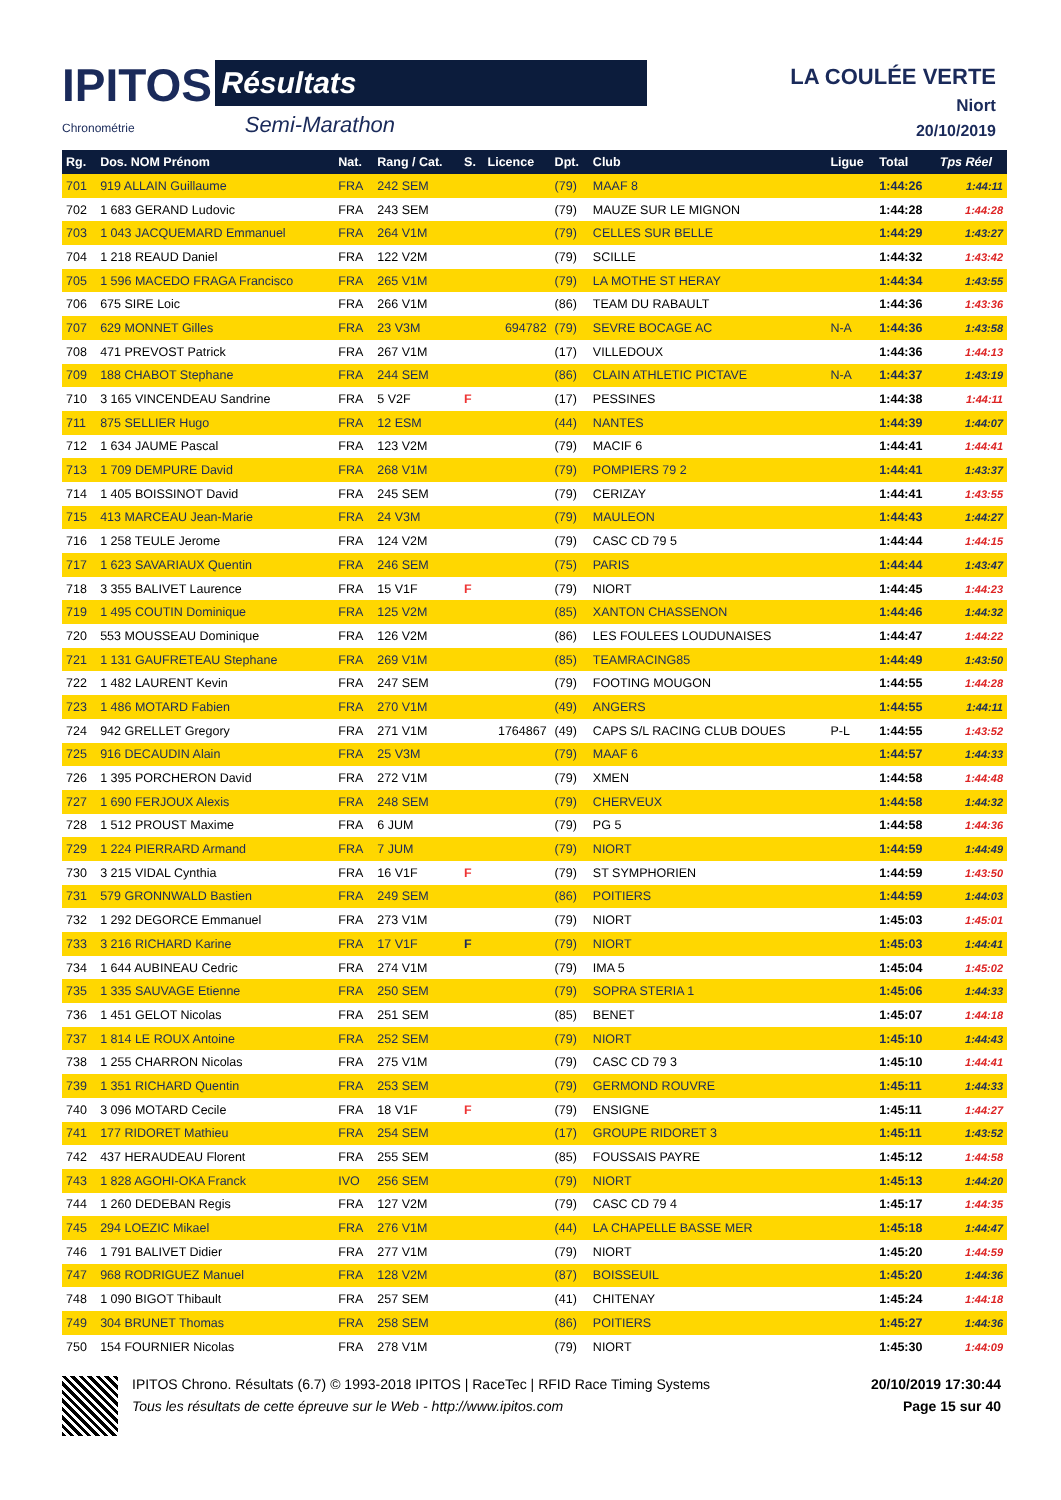IPITOS Résultats
Chronométrie Semi-Marathon
LA COULÉE VERTE
Niort
20/10/2019
| Rg. | Dos. NOM Prénom | Nat. | Rang / Cat. | S. | Licence | Dpt. | Club | Ligue | Total | Tps Réel |
| --- | --- | --- | --- | --- | --- | --- | --- | --- | --- | --- |
| 701 | 919 ALLAIN Guillaume | FRA | 242 SEM | | | (79) | MAAF 8 | | 1:44:26 | 1:44:11 |
| 702 | 1 683 GERAND Ludovic | FRA | 243 SEM | | | (79) | MAUZE SUR LE MIGNON | | 1:44:28 | 1:44:28 |
| 703 | 1 043 JACQUEMARD Emmanuel | FRA | 264 V1M | | | (79) | CELLES SUR BELLE | | 1:44:29 | 1:43:27 |
| 704 | 1 218 REAUD Daniel | FRA | 122 V2M | | | (79) | SCILLE | | 1:44:32 | 1:43:42 |
| 705 | 1 596 MACEDO FRAGA Francisco | FRA | 265 V1M | | | (79) | LA MOTHE ST HERAY | | 1:44:34 | 1:43:55 |
| 706 | 675 SIRE Loic | FRA | 266 V1M | | | (86) | TEAM DU RABAULT | | 1:44:36 | 1:43:36 |
| 707 | 629 MONNET Gilles | FRA | 23 V3M | | 694782 | (79) | SEVRE BOCAGE AC | N-A | 1:44:36 | 1:43:58 |
| 708 | 471 PREVOST Patrick | FRA | 267 V1M | | | (17) | VILLEDOUX | | 1:44:36 | 1:44:13 |
| 709 | 188 CHABOT Stephane | FRA | 244 SEM | | | (86) | CLAIN ATHLETIC PICTAVE | N-A | 1:44:37 | 1:43:19 |
| 710 | 3 165 VINCENDEAU Sandrine | FRA | 5 V2F | F | | (17) | PESSINES | | 1:44:38 | 1:44:11 |
| 711 | 875 SELLIER Hugo | FRA | 12 ESM | | | (44) | NANTES | | 1:44:39 | 1:44:07 |
| 712 | 1 634 JAUME Pascal | FRA | 123 V2M | | | (79) | MACIF 6 | | 1:44:41 | 1:44:41 |
| 713 | 1 709 DEMPURE David | FRA | 268 V1M | | | (79) | POMPIERS 79 2 | | 1:44:41 | 1:43:37 |
| 714 | 1 405 BOISSINOT David | FRA | 245 SEM | | | (79) | CERIZAY | | 1:44:41 | 1:43:55 |
| 715 | 413 MARCEAU Jean-Marie | FRA | 24 V3M | | | (79) | MAULEON | | 1:44:43 | 1:44:27 |
| 716 | 1 258 TEULE Jerome | FRA | 124 V2M | | | (79) | CASC CD 79 5 | | 1:44:44 | 1:44:15 |
| 717 | 1 623 SAVARIAUX Quentin | FRA | 246 SEM | | | (75) | PARIS | | 1:44:44 | 1:43:47 |
| 718 | 3 355 BALIVET Laurence | FRA | 15 V1F | F | | (79) | NIORT | | 1:44:45 | 1:44:23 |
| 719 | 1 495 COUTIN Dominique | FRA | 125 V2M | | | (85) | XANTON CHASSENON | | 1:44:46 | 1:44:32 |
| 720 | 553 MOUSSEAU Dominique | FRA | 126 V2M | | | (86) | LES FOULEES LOUDUNAISES | | 1:44:47 | 1:44:22 |
| 721 | 1 131 GAUFRETEAU Stephane | FRA | 269 V1M | | | (85) | TEAMRACING85 | | 1:44:49 | 1:43:50 |
| 722 | 1 482 LAURENT Kevin | FRA | 247 SEM | | | (79) | FOOTING MOUGON | | 1:44:55 | 1:44:28 |
| 723 | 1 486 MOTARD Fabien | FRA | 270 V1M | | | (49) | ANGERS | | 1:44:55 | 1:44:11 |
| 724 | 942 GRELLET Gregory | FRA | 271 V1M | | 1764867 | (49) | CAPS S/L RACING CLUB DOUES | P-L | 1:44:55 | 1:43:52 |
| 725 | 916 DECAUDIN Alain | FRA | 25 V3M | | | (79) | MAAF 6 | | 1:44:57 | 1:44:33 |
| 726 | 1 395 PORCHERON David | FRA | 272 V1M | | | (79) | XMEN | | 1:44:58 | 1:44:48 |
| 727 | 1 690 FERJOUX Alexis | FRA | 248 SEM | | | (79) | CHERVEUX | | 1:44:58 | 1:44:32 |
| 728 | 1 512 PROUST Maxime | FRA | 6 JUM | | | (79) | PG 5 | | 1:44:58 | 1:44:36 |
| 729 | 1 224 PIERRARD Armand | FRA | 7 JUM | | | (79) | NIORT | | 1:44:59 | 1:44:49 |
| 730 | 3 215 VIDAL Cynthia | FRA | 16 V1F | F | | (79) | ST SYMPHORIEN | | 1:44:59 | 1:43:50 |
| 731 | 579 GRONNWALD Bastien | FRA | 249 SEM | | | (86) | POITIERS | | 1:44:59 | 1:44:03 |
| 732 | 1 292 DEGORCE Emmanuel | FRA | 273 V1M | | | (79) | NIORT | | 1:45:03 | 1:45:01 |
| 733 | 3 216 RICHARD Karine | FRA | 17 V1F | F | | (79) | NIORT | | 1:45:03 | 1:44:41 |
| 734 | 1 644 AUBINEAU Cedric | FRA | 274 V1M | | | (79) | IMA 5 | | 1:45:04 | 1:45:02 |
| 735 | 1 335 SAUVAGE Etienne | FRA | 250 SEM | | | (79) | SOPRA STERIA 1 | | 1:45:06 | 1:44:33 |
| 736 | 1 451 GELOT Nicolas | FRA | 251 SEM | | | (85) | BENET | | 1:45:07 | 1:44:18 |
| 737 | 1 814 LE ROUX Antoine | FRA | 252 SEM | | | (79) | NIORT | | 1:45:10 | 1:44:43 |
| 738 | 1 255 CHARRON Nicolas | FRA | 275 V1M | | | (79) | CASC CD 79 3 | | 1:45:10 | 1:44:41 |
| 739 | 1 351 RICHARD Quentin | FRA | 253 SEM | | | (79) | GERMOND ROUVRE | | 1:45:11 | 1:44:33 |
| 740 | 3 096 MOTARD Cecile | FRA | 18 V1F | F | | (79) | ENSIGNE | | 1:45:11 | 1:44:27 |
| 741 | 177 RIDORET Mathieu | FRA | 254 SEM | | | (17) | GROUPE RIDORET 3 | | 1:45:11 | 1:43:52 |
| 742 | 437 HERAUDEAU Florent | FRA | 255 SEM | | | (85) | FOUSSAIS PAYRE | | 1:45:12 | 1:44:58 |
| 743 | 1 828 AGOHI-OKA Franck | IVO | 256 SEM | | | (79) | NIORT | | 1:45:13 | 1:44:20 |
| 744 | 1 260 DEDEBAN Regis | FRA | 127 V2M | | | (79) | CASC CD 79 4 | | 1:45:17 | 1:44:35 |
| 745 | 294 LOEZIC Mikael | FRA | 276 V1M | | | (44) | LA CHAPELLE BASSE MER | | 1:45:18 | 1:44:47 |
| 746 | 1 791 BALIVET Didier | FRA | 277 V1M | | | (79) | NIORT | | 1:45:20 | 1:44:59 |
| 747 | 968 RODRIGUEZ Manuel | FRA | 128 V2M | | | (87) | BOISSEUIL | | 1:45:20 | 1:44:36 |
| 748 | 1 090 BIGOT Thibault | FRA | 257 SEM | | | (41) | CHITENAY | | 1:45:24 | 1:44:18 |
| 749 | 304 BRUNET Thomas | FRA | 258 SEM | | | (86) | POITIERS | | 1:45:27 | 1:44:36 |
| 750 | 154 FOURNIER Nicolas | FRA | 278 V1M | | | (79) | NIORT | | 1:45:30 | 1:44:09 |
IPITOS Chrono. Résultats (6.7) © 1993-2018 IPITOS | RaceTec | RFID Race Timing Systems
Tous les résultats de cette épreuve sur le Web - http://www.ipitos.com
20/10/2019 17:30:44
Page 15 sur 40